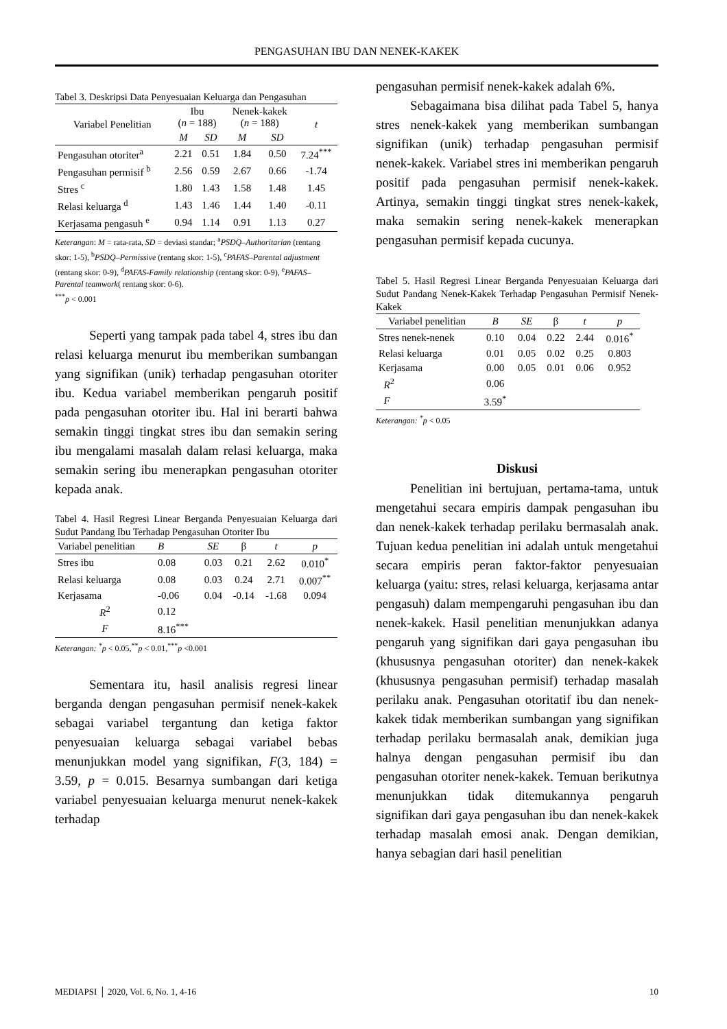PENGASUHAN IBU DAN NENEK-KAKEK
Tabel 3. Deskripsi Data Penyesuaian Keluarga dan Pengasuhan
| Variabel Penelitian | Ibu ( n = 188) | | Nenek-kakek ( n = 188) | | t |
| --- | --- | --- | --- | --- | --- |
| | M | SD | M | SD | |
| Pengasuhan otoriter<sup>a</sup> | 2.21 | 0.51 | 1.84 | 0.50 | 7.24<sup>***</sup> |
| Pengasuhan permisif <sup>b</sup> | 2.56 | 0.59 | 2.67 | 0.66 | -1.74 |
| Stres <sup>c</sup> | 1.80 | 1.43 | 1.58 | 1.48 | 1.45 |
| Relasi keluarga <sup>d</sup> | 1.43 | 1.46 | 1.44 | 1.40 | -0.11 |
| Kerjasama pengasuh <sup>e</sup> | 0.94 | 1.14 | 0.91 | 1.13 | 0.27 |
Keterangan: M = rata-rata, SD = deviasi standar; <sup>a</sup>PSDQ–Authoritarian (rentang skor: 1-5), <sup>b</sup>PSDQ–Permissive (rentang skor: 1-5), <sup>c</sup>PAFAS–Parental adjustment (rentang skor: 0-9), <sup>d</sup>PAFAS-Family relationship (rentang skor: 0-9), <sup>e</sup>PAFAS–Parental teamwork( rentang skor: 0-6).
<sup>***</sup> p < 0.001
Seperti yang tampak pada tabel 4, stres ibu dan relasi keluarga menurut ibu memberikan sumbangan yang signifikan (unik) terhadap pengasuhan otoriter ibu. Kedua variabel memberikan pengaruh positif pada pengasuhan otoriter ibu. Hal ini berarti bahwa semakin tinggi tingkat stres ibu dan semakin sering ibu mengalami masalah dalam relasi keluarga, maka semakin sering ibu menerapkan pengasuhan otoriter kepada anak.
Tabel 4. Hasil Regresi Linear Berganda Penyesuaian Keluarga dari Sudut Pandang Ibu Terhadap Pengasuhan Otoriter Ibu
| Variabel penelitian | B | SE | β | t | p |
| --- | --- | --- | --- | --- | --- |
| Stres ibu | 0.08 | 0.03 | 0.21 | 2.62 | 0.010<sup>*</sup> |
| Relasi keluarga | 0.08 | 0.03 | 0.24 | 2.71 | 0.007<sup>**</sup> |
| Kerjasama | -0.06 | 0.04 | -0.14 | -1.68 | 0.094 |
| R<sup>2</sup> | 0.12 | | | | |
| F | 8.16<sup>***</sup> | | | | |
Keterangan: <sup>*</sup>p < 0.05,<sup>**</sup>p < 0.01,<sup>***</sup>p <0.001
Sementara itu, hasil analisis regresi linear berganda dengan pengasuhan permisif nenek-kakek sebagai variabel tergantung dan ketiga faktor penyesuaian keluarga sebagai variabel bebas menunjukkan model yang signifikan, F(3, 184) = 3.59, p = 0.015. Besarnya sumbangan dari ketiga variabel penyesuaian keluarga menurut nenek-kakek terhadap
pengasuhan permisif nenek-kakek adalah 6%.
Sebagaimana bisa dilihat pada Tabel 5, hanya stres nenek-kakek yang memberikan sumbangan signifikan (unik) terhadap pengasuhan permisif nenek-kakek. Variabel stres ini memberikan pengaruh positif pada pengasuhan permisif nenek-kakek. Artinya, semakin tinggi tingkat stres nenek-kakek, maka semakin sering nenek-kakek menerapkan pengasuhan permisif kepada cucunya.
Tabel 5. Hasil Regresi Linear Berganda Penyesuaian Keluarga dari Sudut Pandang Nenek-Kakek Terhadap Pengasuhan Permisif Nenek-Kakek
| Variabel penelitian | B | SE | β | t | p |
| --- | --- | --- | --- | --- | --- |
| Stres nenek-nenek | 0.10 | 0.04 | 0.22 | 2.44 | 0.016<sup>*</sup> |
| Relasi keluarga | 0.01 | 0.05 | 0.02 | 0.25 | 0.803 |
| Kerjasama | 0.00 | 0.05 | 0.01 | 0.06 | 0.952 |
| R<sup>2</sup> | 0.06 | | | | |
| F | 3.59<sup>*</sup> | | | | |
Keterangan: <sup>*</sup>p < 0.05
Diskusi
Penelitian ini bertujuan, pertama-tama, untuk mengetahui secara empiris dampak pengasuhan ibu dan nenek-kakek terhadap perilaku bermasalah anak. Tujuan kedua penelitian ini adalah untuk mengetahui secara empiris peran faktor-faktor penyesuaian keluarga (yaitu: stres, relasi keluarga, kerjasama antar pengasuh) dalam mempengaruhi pengasuhan ibu dan nenek-kakek. Hasil penelitian menunjukkan adanya pengaruh yang signifikan dari gaya pengasuhan ibu (khususnya pengasuhan otoriter) dan nenek-kakek (khususnya pengasuhan permisif) terhadap masalah perilaku anak. Pengasuhan otoritatif ibu dan nenek-kakek tidak memberikan sumbangan yang signifikan terhadap perilaku bermasalah anak, demikian juga halnya dengan pengasuhan permisif ibu dan pengasuhan otoriter nenek-kakek. Temuan berikutnya menunjukkan tidak ditemukannya pengaruh signifikan dari gaya pengasuhan ibu dan nenek-kakek terhadap masalah emosi anak. Dengan demikian, hanya sebagian dari hasil penelitian
MEDIAPSI │ 2020, Vol. 6, No. 1, 4-16 10